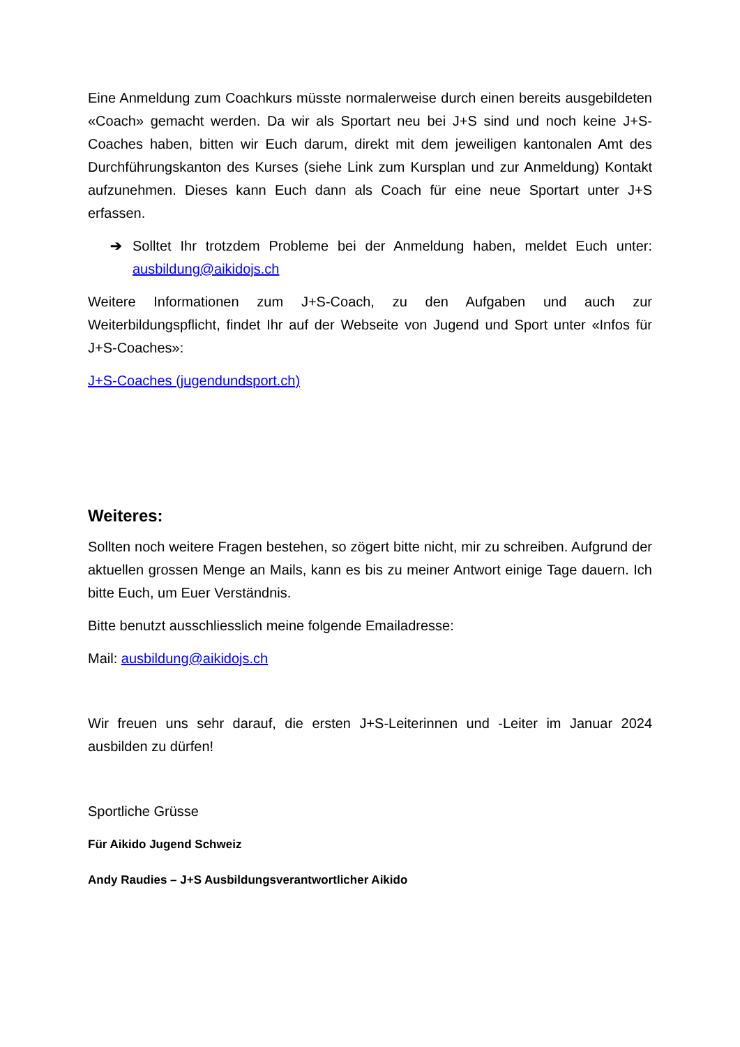Eine Anmeldung zum Coachkurs müsste normalerweise durch einen bereits ausgebildeten «Coach» gemacht werden. Da wir als Sportart neu bei J+S sind und noch keine J+S-Coaches haben, bitten wir Euch darum, direkt mit dem jeweiligen kantonalen Amt des Durchführungskanton des Kurses (siehe Link zum Kursplan und zur Anmeldung) Kontakt aufzunehmen. Dieses kann Euch dann als Coach für eine neue Sportart unter J+S erfassen.
➔ Solltet Ihr trotzdem Probleme bei der Anmeldung haben, meldet Euch unter: ausbildung@aikidojs.ch
Weitere Informationen zum J+S-Coach, zu den Aufgaben und auch zur Weiterbildungspflicht, findet Ihr auf der Webseite von Jugend und Sport unter «Infos für J+S-Coaches»:
J+S-Coaches (jugendundsport.ch)
Weiteres:
Sollten noch weitere Fragen bestehen, so zögert bitte nicht, mir zu schreiben. Aufgrund der aktuellen grossen Menge an Mails, kann es bis zu meiner Antwort einige Tage dauern. Ich bitte Euch, um Euer Verständnis.
Bitte benutzt ausschliesslich meine folgende Emailadresse:
Mail: ausbildung@aikidojs.ch
Wir freuen uns sehr darauf, die ersten J+S-Leiterinnen und -Leiter im Januar 2024 ausbilden zu dürfen!
Sportliche Grüsse
Für Aikido Jugend Schweiz
Andy Raudies – J+S Ausbildungsverantwortlicher Aikido